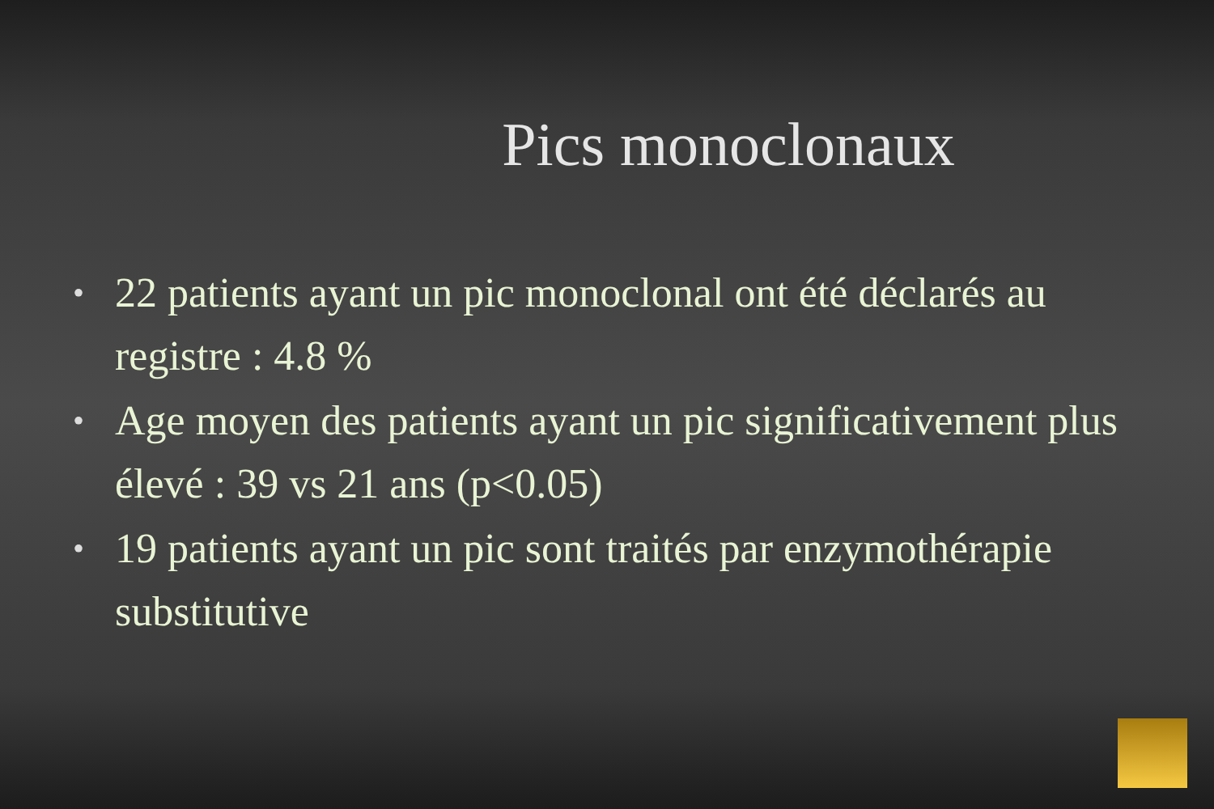Pics monoclonaux
• 22 patients ayant un pic monoclonal ont été déclarés au registre : 4.8 %
• Age moyen des patients ayant un pic significativement plus élevé : 39 vs 21 ans (p<0.05)
• 19 patients ayant un pic sont traités par enzymothérapie substitutive